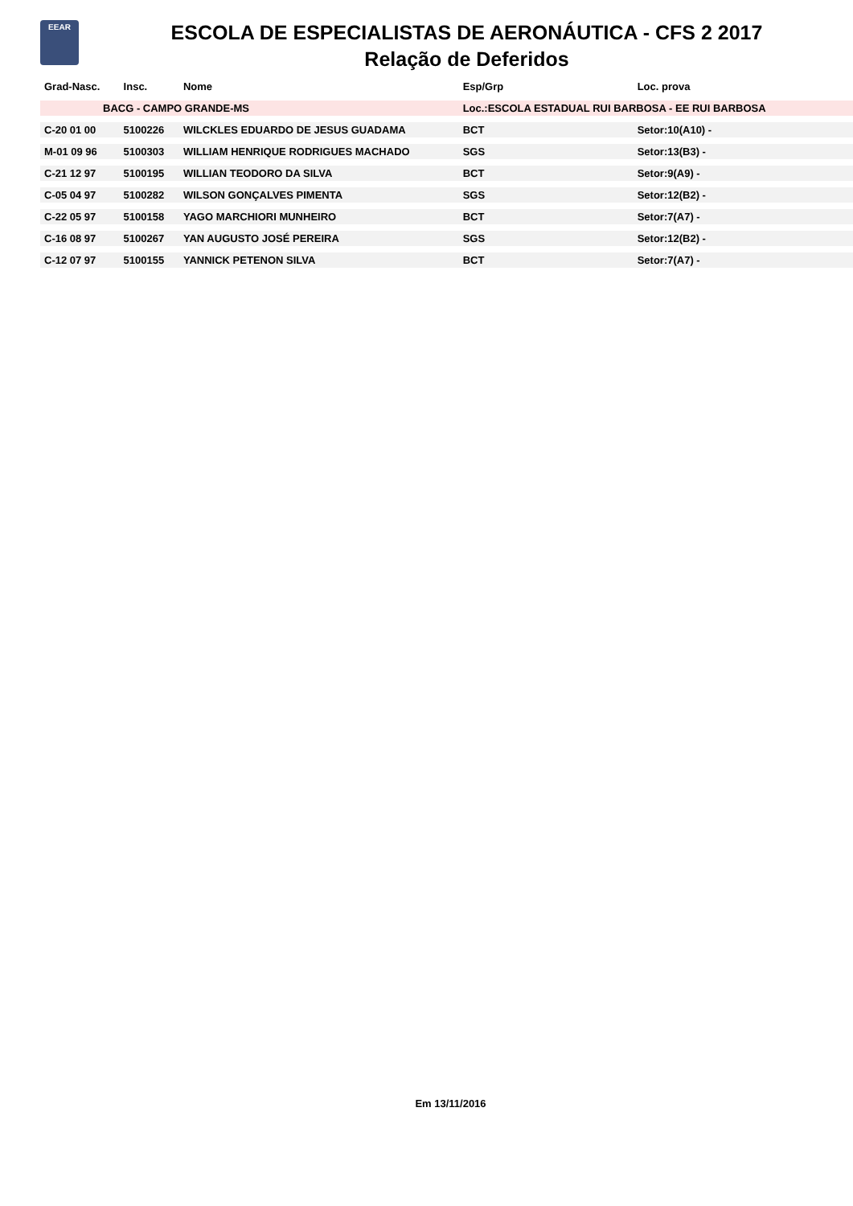EEAR
ESCOLA DE ESPECIALISTAS DE AERONÁUTICA - CFS 2 2017
Relação de Deferidos
| Grad-Nasc. | Insc. | Nome | Esp/Grp | Loc. prova |
| --- | --- | --- | --- | --- |
| BACG - CAMPO GRANDE-MS | | | Loc.:ESCOLA ESTADUAL RUI BARBOSA - EE RUI BARBOSA | |
| C-20 01 00 | 5100226 | WILCKLES EDUARDO DE JESUS GUADAMA | BCT | Setor:10(A10) - |
| M-01 09 96 | 5100303 | WILLIAM HENRIQUE RODRIGUES MACHADO | SGS | Setor:13(B3) - |
| C-21 12 97 | 5100195 | WILLIAN TEODORO DA SILVA | BCT | Setor:9(A9) - |
| C-05 04 97 | 5100282 | WILSON GONÇALVES PIMENTA | SGS | Setor:12(B2) - |
| C-22 05 97 | 5100158 | YAGO MARCHIORI MUNHEIRO | BCT | Setor:7(A7) - |
| C-16 08 97 | 5100267 | YAN AUGUSTO JOSÉ PEREIRA | SGS | Setor:12(B2) - |
| C-12 07 97 | 5100155 | YANNICK PETENON SILVA | BCT | Setor:7(A7) - |
Em 13/11/2016